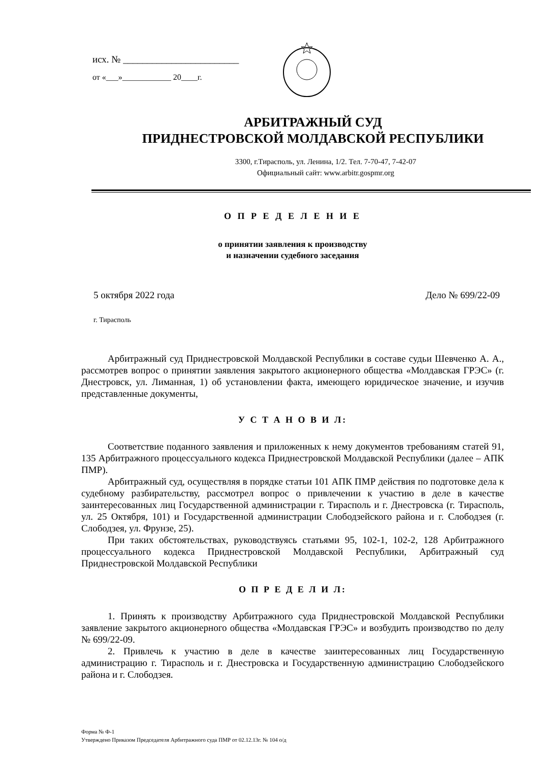исх. № ________________________
от «___»____________ 20____г.
АРБИТРАЖНЫЙ СУД
ПРИДНЕСТРОВСКОЙ МОЛДАВСКОЙ РЕСПУБЛИКИ
3300, г.Тирасполь, ул. Ленина, 1/2. Тел. 7-70-47, 7-42-07
Официальный сайт: www.arbitr.gospmr.org
О П Р Е Д Е Л Е Н И Е
о принятии заявления к производству
и назначении судебного заседания
5 октября 2022 года Дело № 699/22-09
г. Тирасполь
Арбитражный суд Приднестровской Молдавской Республики в составе судьи Шевченко А. А., рассмотрев вопрос о принятии заявления закрытого акционерного общества «Молдавская ГРЭС» (г. Днестровск, ул. Лиманная, 1) об установлении факта, имеющего юридическое значение, и изучив представленные документы,
У С Т А Н О В И Л:
Соответствие поданного заявления и приложенных к нему документов требованиям статей 91, 135 Арбитражного процессуального кодекса Приднестровской Молдавской Республики (далее – АПК ПМР).
Арбитражный суд, осуществляя в порядке статьи 101 АПК ПМР действия по подготовке дела к судебному разбирательству, рассмотрел вопрос о привлечении к участию в деле в качестве заинтересованных лиц Государственной администрации г. Тирасполь и г. Днестровска (г. Тирасполь, ул. 25 Октября, 101) и Государственной администрации Слободзейского района и г. Слободзея (г. Слободзея, ул. Фрунзе, 25).
При таких обстоятельствах, руководствуясь статьями 95, 102-1, 102-2, 128 Арбитражного процессуального кодекса Приднестровской Молдавской Республики, Арбитражный суд Приднестровской Молдавской Республики
О П Р Е Д Е Л И Л:
1. Принять к производству Арбитражного суда Приднестровской Молдавской Республики заявление закрытого акционерного общества «Молдавская ГРЭС» и возбудить производство по делу № 699/22-09.
2. Привлечь к участию в деле в качестве заинтересованных лиц Государственную администрацию г. Тирасполь и г. Днестровска и Государственную администрацию Слободзейского района и г. Слободзея.
Форма № Ф-1
Утверждено Приказом Председателя Арбитражного суда ПМР от 02.12.13г. № 104 о/д